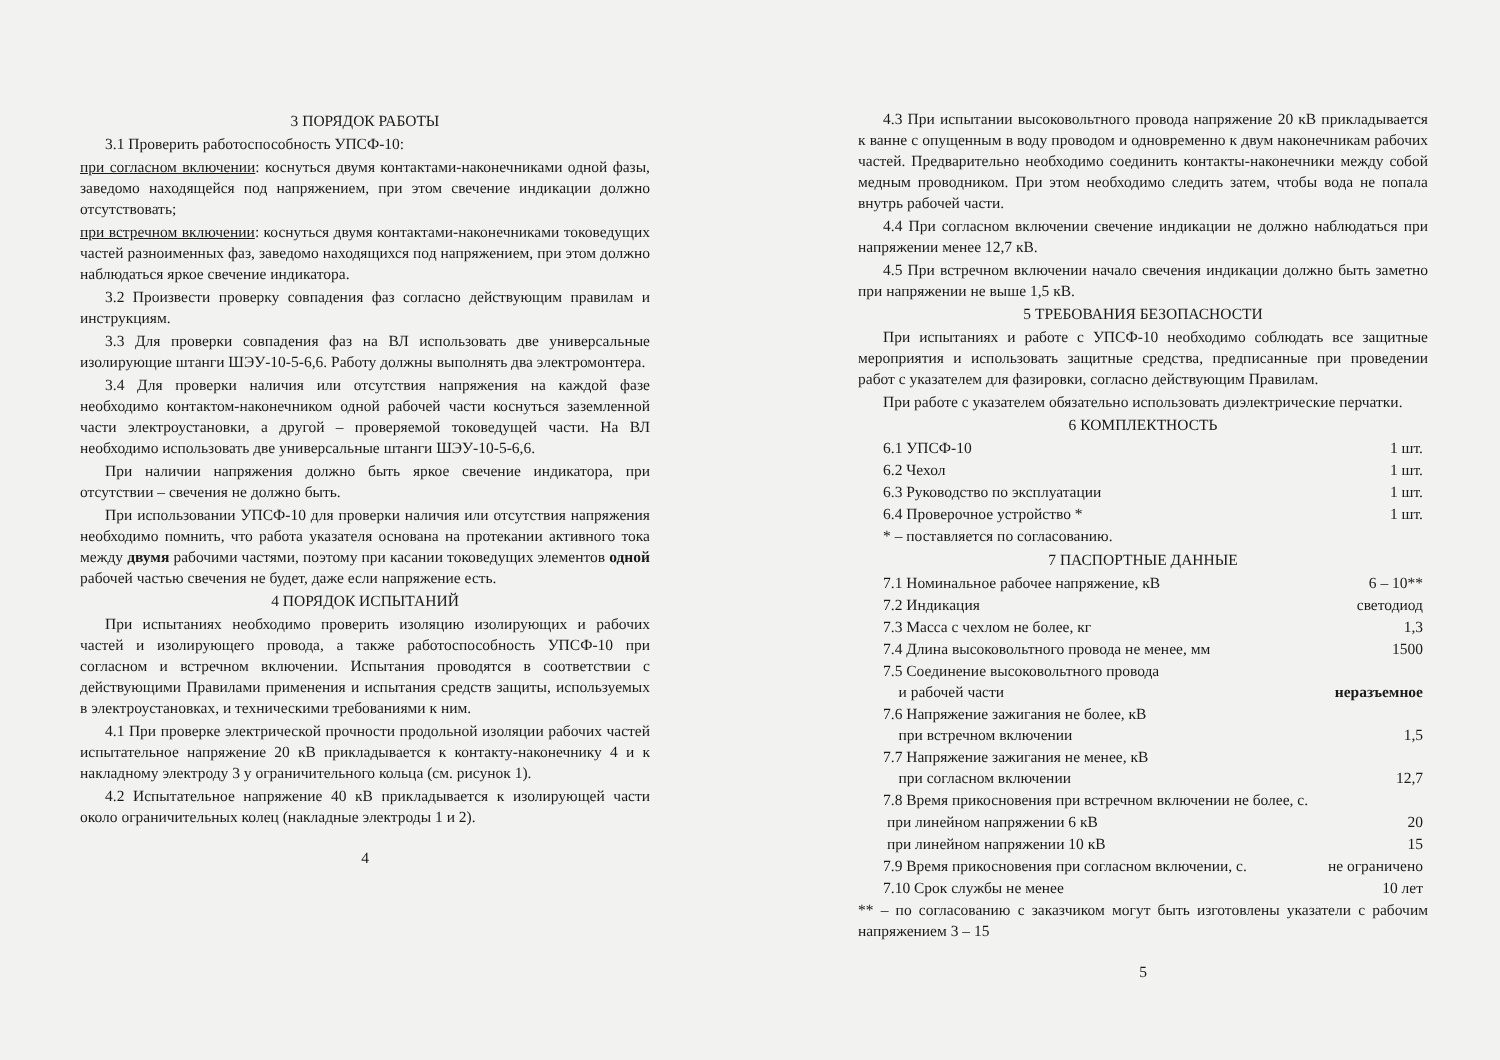3 ПОРЯДОК РАБОТЫ
3.1 Проверить работоспособность УПСФ-10:
при согласном включении: коснуться двумя контактами-наконечниками одной фазы, заведомо находящейся под напряжением, при этом свечение индикации должно отсутствовать;
при встречном включении: коснуться двумя контактами-наконечниками токоведущих частей разноименных фаз, заведомо находящихся под напряжением, при этом должно наблюдаться яркое свечение индикатора.
3.2 Произвести проверку совпадения фаз согласно действующим правилам и инструкциям.
3.3 Для проверки совпадения фаз на ВЛ использовать две универсальные изолирующие штанги ШЭУ-10-5-6,6. Работу должны выполнять два электромонтера.
3.4 Для проверки наличия или отсутствия напряжения на каждой фазе необходимо контактом-наконечником одной рабочей части коснуться заземленной части электроустановки, а другой – проверяемой токоведущей части. На ВЛ необходимо использовать две универсальные штанги ШЭУ-10-5-6,6.
При наличии напряжения должно быть яркое свечение индикатора, при отсутствии – свечения не должно быть.
При использовании УПСФ-10 для проверки наличия или отсутствия напряжения необходимо помнить, что работа указателя основана на протекании активного тока между двумя рабочими частями, поэтому при касании токоведущих элементов одной рабочей частью свечения не будет, даже если напряжение есть.
4 ПОРЯДОК ИСПЫТАНИЙ
При испытаниях необходимо проверить изоляцию изолирующих и рабочих частей и изолирующего провода, а также работоспособность УПСФ-10 при согласном и встречном включении. Испытания проводятся в соответствии с действующими Правилами применения и испытания средств защиты, используемых в электроустановках, и техническими требованиями к ним.
4.1 При проверке электрической прочности продольной изоляции рабочих частей испытательное напряжение 20 кВ прикладывается к контакту-наконечнику 4 и к накладному электроду 3 у ограничительного кольца (см. рисунок 1).
4.2 Испытательное напряжение 40 кВ прикладывается к изолирующей части около ограничительных колец (накладные электроды 1 и 2).
4
4.3 При испытании высоковольтного провода напряжение 20 кВ прикладывается к ванне с опущенным в воду проводом и одновременно к двум наконечникам рабочих частей. Предварительно необходимо соединить контакты-наконечники между собой медным проводником. При этом необходимо следить затем, чтобы вода не попала внутрь рабочей части.
4.4 При согласном включении свечение индикации не должно наблюдаться при напряжении менее 12,7 кВ.
4.5 При встречном включении начало свечения индикации должно быть заметно при напряжении не выше 1,5 кВ.
5 ТРЕБОВАНИЯ БЕЗОПАСНОСТИ
При испытаниях и работе с УПСФ-10 необходимо соблюдать все защитные мероприятия и использовать защитные средства, предписанные при проведении работ с указателем для фазировки, согласно действующим Правилам.
При работе с указателем обязательно использовать диэлектрические перчатки.
6 КОМПЛЕКТНОСТЬ
| 6.1 УПСФ-10 | 1 шт. |
| 6.2 Чехол | 1 шт. |
| 6.3 Руководство по эксплуатации | 1 шт. |
| 6.4 Проверочное устройство * | 1 шт. |
| * – поставляется по согласованию. | |
7 ПАСПОРТНЫЕ ДАННЫЕ
| 7.1 Номинальное рабочее напряжение, кВ | 6 – 10** |
| 7.2 Индикация | светодиод |
| 7.3 Масса с чехлом не более, кг | 1,3 |
| 7.4 Длина высоковольтного провода не менее, мм | 1500 |
| 7.5 Соединение высоковольтного провода и рабочей части | неразъемное |
| 7.6 Напряжение зажигания не более, кВ при встречном включении | 1,5 |
| 7.7 Напряжение зажигания не менее, кВ при согласном включении | 12,7 |
| 7.8 Время прикосновения при встречном включении не более, с. | |
| при линейном напряжении 6 кВ | 20 |
| при линейном напряжении 10 кВ | 15 |
| 7.9 Время прикосновения при согласном включении, с. | не ограничено |
| 7.10 Срок службы не менее | 10 лет |
** – по согласованию с заказчиком могут быть изготовлены указатели с рабочим напряжением 3 – 15
5